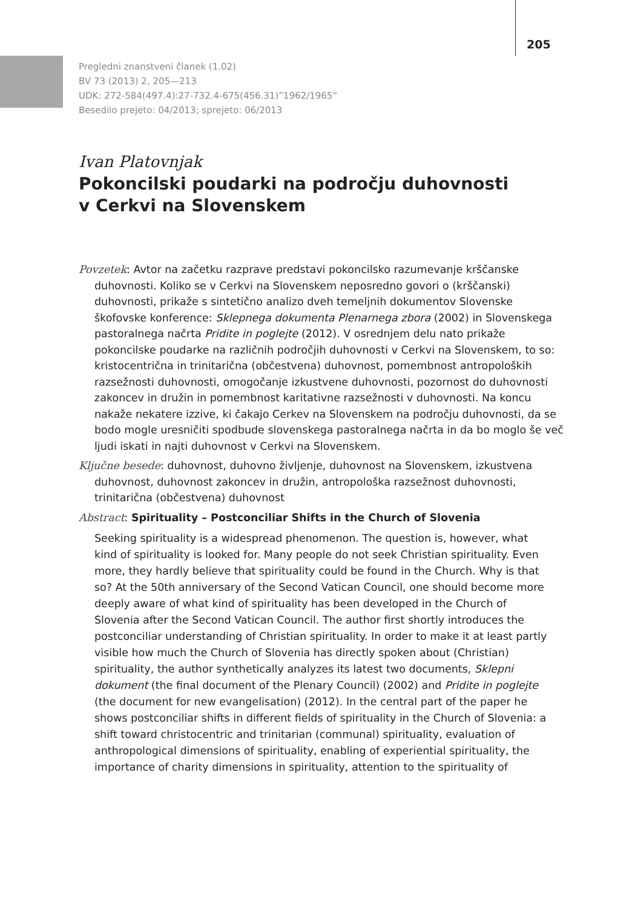205
Pregledni znanstveni članek (1.02)
BV 73 (2013) 2, 205—213
UDK: 272-584(497.4):27-732.4-675(456.31)”1962/1965”
Besedilo prejeto: 04/2013; sprejeto: 06/2013
Ivan Platovnjak
Pokoncilski poudarki na področju duhovnosti
v Cerkvi na Slovenskem
Povzetek: Avtor na začetku razprave predstavi pokoncilsko razumevanje krščanske duhovnosti. Koliko se v Cerkvi na Slovenskem neposredno govori o (krščanski) duhovnosti, prikaže s sintetično analizo dveh temeljnih dokumentov Slovenske škofovske konference: Sklepnega dokumenta Plenarnega zbora (2002) in Slovenskega pastoralnega načrta Pridite in poglejte (2012). V osrednjem delu nato prikaže pokoncilske poudarke na različnih področjih duhovnosti v Cerkvi na Slovenskem, to so: kristocentrična in trinitarična (občestvena) duhovnost, pomembnost antropoloških razsežnosti duhovnosti, omogočanje izkustvene duhovnosti, pozornost do duhovnosti zakoncev in družin in pomembnost karitativne razsežnosti v duhovnosti. Na koncu nakaže nekatere izzive, ki čakajo Cerkev na Slovenskem na področju duhovnosti, da se bodo mogle uresničiti spodbude slovenskega pastoralnega načrta in da bo moglo še več ljudi iskati in najti duhovnost v Cerkvi na Slovenskem.
Ključne besede: duhovnost, duhovno življenje, duhovnost na Slovenskem, izkustvena duhovnost, duhovnost zakoncev in družin, antropološka razsežnost duhovnosti, trinitarična (občestvena) duhovnost
Abstract: Spirituality – Postconciliar Shifts in the Church of Slovenia
Seeking spirituality is a widespread phenomenon. The question is, however, what kind of spirituality is looked for. Many people do not seek Christian spirituality. Even more, they hardly believe that spirituality could be found in the Church. Why is that so? At the 50th anniversary of the Second Vatican Council, one should become more deeply aware of what kind of spirituality has been developed in the Church of Slovenia after the Second Vatican Council. The author first shortly introduces the postconciliar understanding of Christian spirituality. In order to make it at least partly visible how much the Church of Slovenia has directly spoken about (Christian) spirituality, the author synthetically analyzes its latest two documents, Sklepni dokument (the final document of the Plenary Council) (2002) and Pridite in poglejte (the document for new evangelisation) (2012). In the central part of the paper he shows postconciliar shifts in different fields of spirituality in the Church of Slovenia: a shift toward christocentric and trinitarian (communal) spirituality, evaluation of anthropological dimensions of spirituality, enabling of experiential spirituality, the importance of charity dimensions in spirituality, attention to the spirituality of